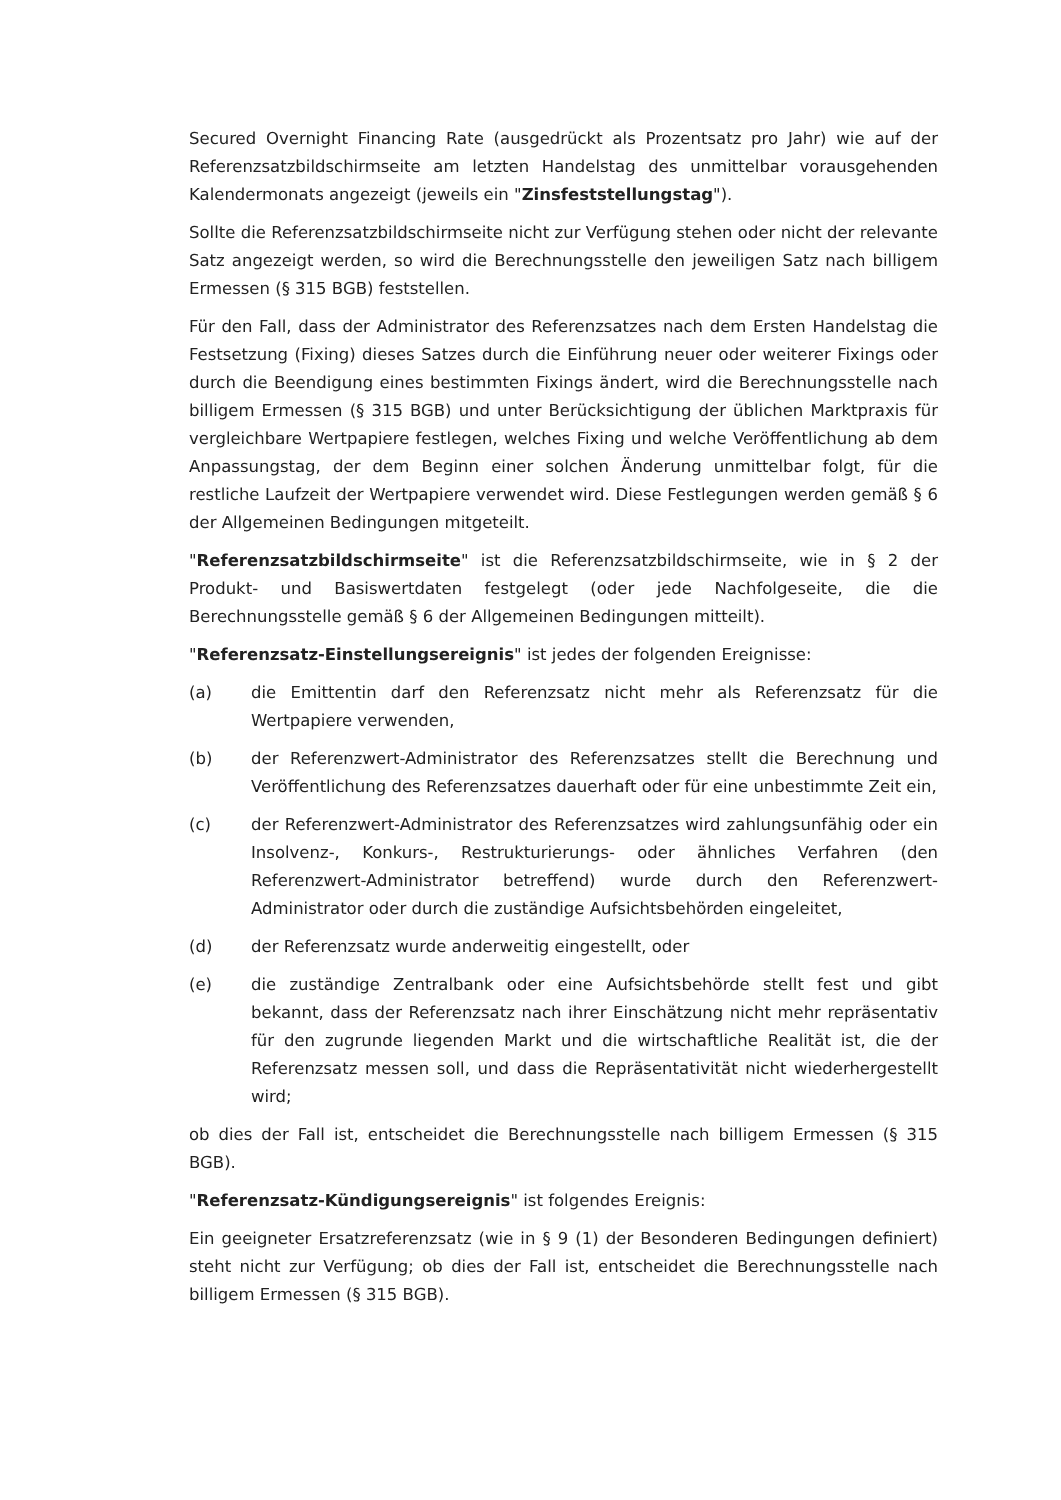Secured Overnight Financing Rate (ausgedrückt als Prozentsatz pro Jahr) wie auf der Referenzsatzbildschirmseite am letzten Handelstag des unmittelbar vorausgehenden Kalendermonats angezeigt (jeweils ein "Zinsfeststellungstag").
Sollte die Referenzsatzbildschirmseite nicht zur Verfügung stehen oder nicht der relevante Satz angezeigt werden, so wird die Berechnungsstelle den jeweiligen Satz nach billigem Ermessen (§ 315 BGB) feststellen.
Für den Fall, dass der Administrator des Referenzsatzes nach dem Ersten Handelstag die Festsetzung (Fixing) dieses Satzes durch die Einführung neuer oder weiterer Fixings oder durch die Beendigung eines bestimmten Fixings ändert, wird die Berechnungsstelle nach billigem Ermessen (§ 315 BGB) und unter Berücksichtigung der üblichen Marktpraxis für vergleichbare Wertpapiere festlegen, welches Fixing und welche Veröffentlichung ab dem Anpassungstag, der dem Beginn einer solchen Änderung unmittelbar folgt, für die restliche Laufzeit der Wertpapiere verwendet wird. Diese Festlegungen werden gemäß § 6 der Allgemeinen Bedingungen mitgeteilt.
"Referenzsatzbildschirmseite" ist die Referenzsatzbildschirmseite, wie in § 2 der Produkt- und Basiswertdaten festgelegt (oder jede Nachfolgeseite, die die Berechnungsstelle gemäß § 6 der Allgemeinen Bedingungen mitteilt).
"Referenzsatz-Einstellungsereignis" ist jedes der folgenden Ereignisse:
(a) die Emittentin darf den Referenzsatz nicht mehr als Referenzsatz für die Wertpapiere verwenden,
(b) der Referenzwert-Administrator des Referenzsatzes stellt die Berechnung und Veröffentlichung des Referenzsatzes dauerhaft oder für eine unbestimmte Zeit ein,
(c) der Referenzwert-Administrator des Referenzsatzes wird zahlungsunfähig oder ein Insolvenz-, Konkurs-, Restrukturierungs- oder ähnliches Verfahren (den Referenzwert-Administrator betreffend) wurde durch den Referenzwert-Administrator oder durch die zuständige Aufsichtsbehörden eingeleitet,
(d) der Referenzsatz wurde anderweitig eingestellt, oder
(e) die zuständige Zentralbank oder eine Aufsichtsbehörde stellt fest und gibt bekannt, dass der Referenzsatz nach ihrer Einschätzung nicht mehr repräsentativ für den zugrunde liegenden Markt und die wirtschaftliche Realität ist, die der Referenzsatz messen soll, und dass die Repräsentativität nicht wiederhergestellt wird;
ob dies der Fall ist, entscheidet die Berechnungsstelle nach billigem Ermessen (§ 315 BGB).
"Referenzsatz-Kündigungsereignis" ist folgendes Ereignis:
Ein geeigneter Ersatzreferenzsatz (wie in § 9 (1) der Besonderen Bedingungen definiert) steht nicht zur Verfügung; ob dies der Fall ist, entscheidet die Berechnungsstelle nach billigem Ermessen (§ 315 BGB).